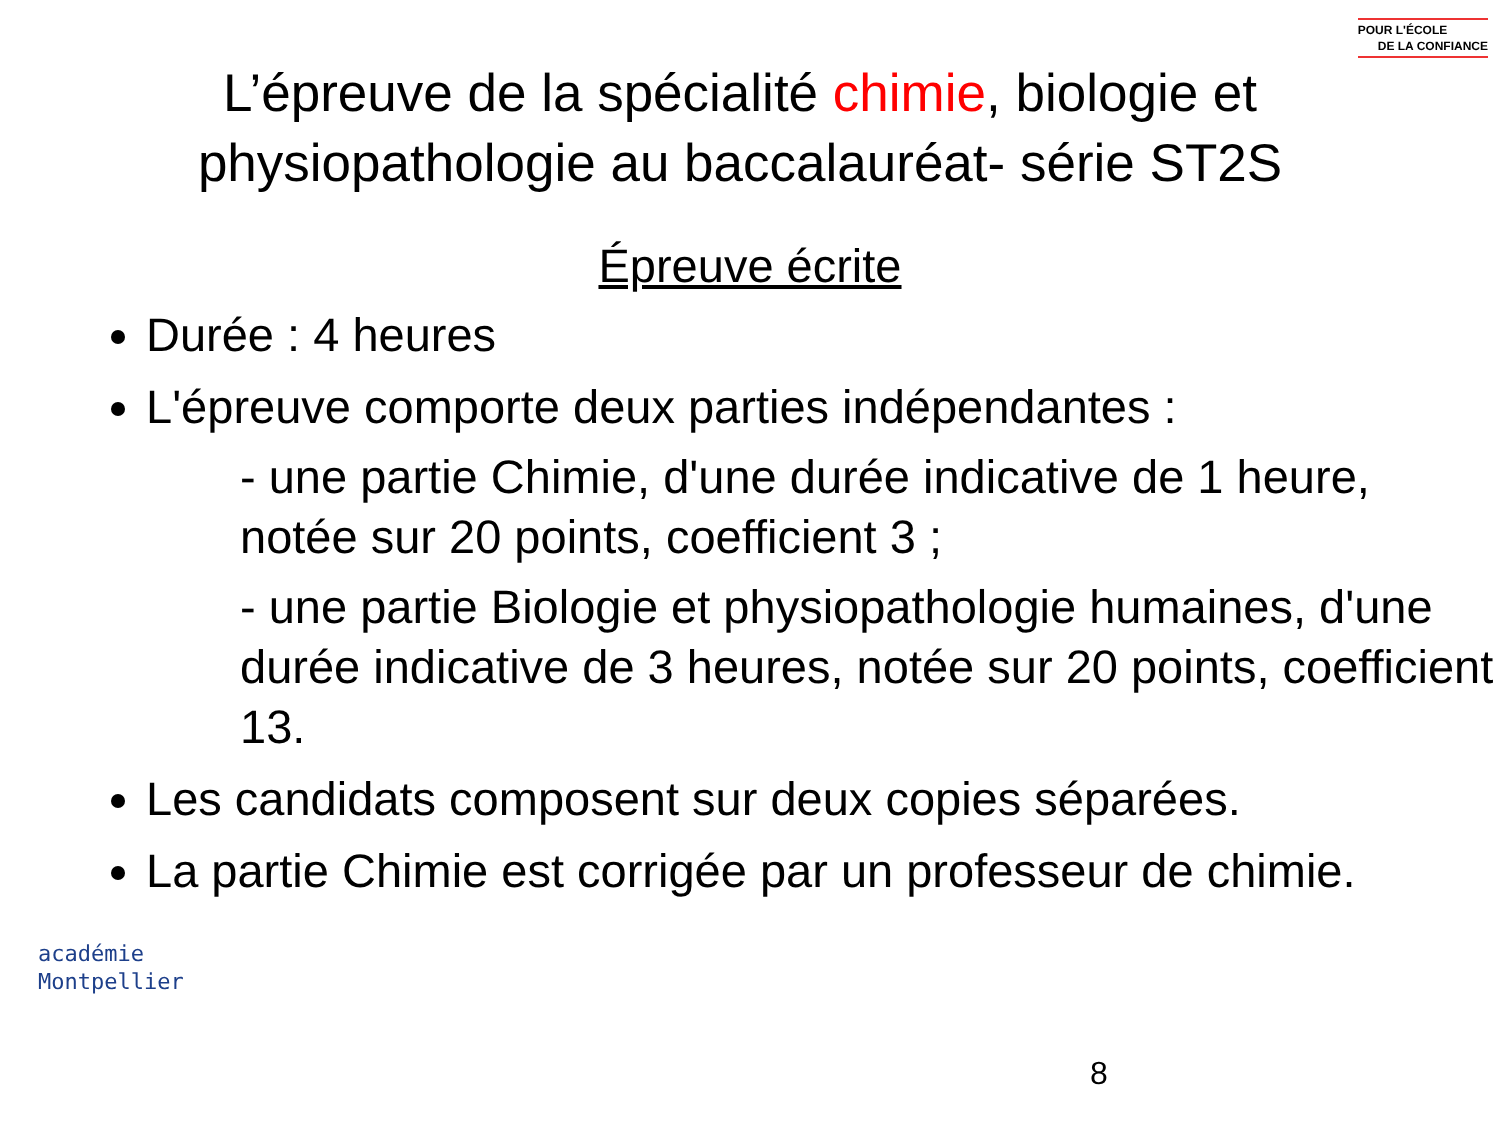POUR L'ÉCOLE
DE LA CONFIANCE
L’épreuve de la spécialité chimie, biologie et physiopathologie au baccalauréat- série ST2S
Épreuve écrite
Durée : 4 heures
L'épreuve comporte deux parties indépendantes :
- une partie Chimie, d'une durée indicative de 1 heure, notée sur 20 points, coefficient 3 ;
- une partie Biologie et physiopathologie humaines, d'une durée indicative de 3 heures, notée sur 20 points, coefficient 13.
Les candidats composent sur deux copies séparées.
La partie Chimie est corrigée par un professeur de chimie.
académie
Montpellier
8